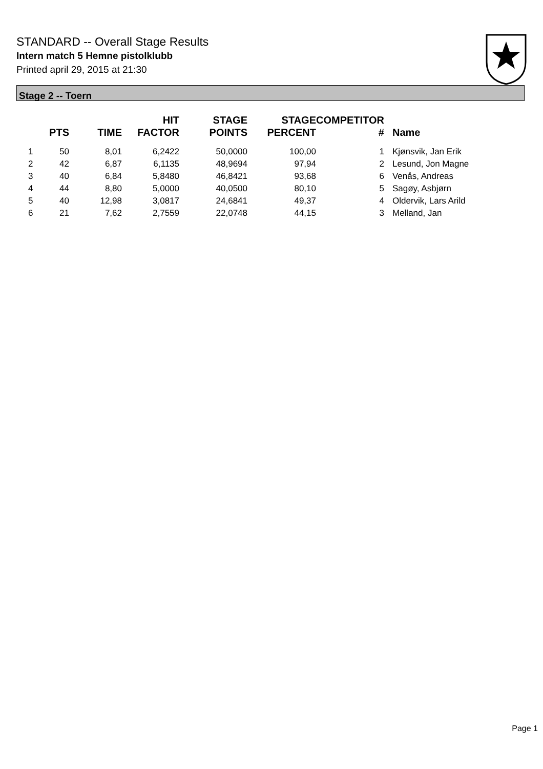STANDARD -- Overall Stage Results
Intern match 5 Hemne pistolklubb
Printed april 29, 2015 at 21:30
Stage 2 -- Toern
| | PTS | TIME | HIT FACTOR | STAGE POINTS | STAGE PERCENT | COMPETITOR # | Name |
| --- | --- | --- | --- | --- | --- | --- | --- |
| 1 | 50 | 8,01 | 6,2422 | 50,0000 | 100,00 | 1 | Kjønsvik, Jan Erik |
| 2 | 42 | 6,87 | 6,1135 | 48,9694 | 97,94 | 2 | Lesund, Jon Magne |
| 3 | 40 | 6,84 | 5,8480 | 46,8421 | 93,68 | 6 | Venås, Andreas |
| 4 | 44 | 8,80 | 5,0000 | 40,0500 | 80,10 | 5 | Sagøy, Asbjørn |
| 5 | 40 | 12,98 | 3,0817 | 24,6841 | 49,37 | 4 | Oldervik, Lars Arild |
| 6 | 21 | 7,62 | 2,7559 | 22,0748 | 44,15 | 3 | Melland, Jan |
Page 1